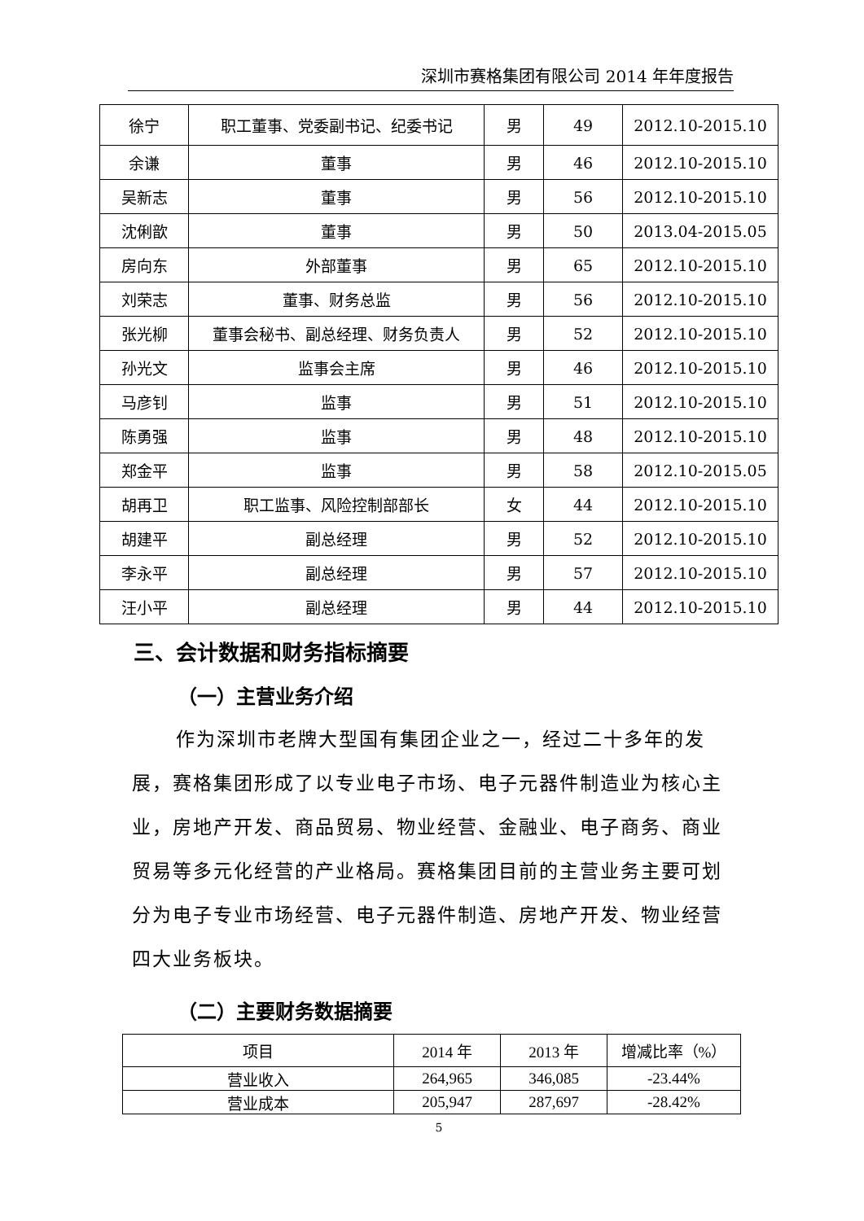深圳市赛格集团有限公司 2014 年年度报告
| 徐宁 | 职工董事、党委副书记、纪委书记 | 男 | 49 | 2012.10-2015.10 |
| 余谦 | 董事 | 男 | 46 | 2012.10-2015.10 |
| 吴新志 | 董事 | 男 | 56 | 2012.10-2015.10 |
| 沈俐歆 | 董事 | 男 | 50 | 2013.04-2015.05 |
| 房向东 | 外部董事 | 男 | 65 | 2012.10-2015.10 |
| 刘荣志 | 董事、财务总监 | 男 | 56 | 2012.10-2015.10 |
| 张光柳 | 董事会秘书、副总经理、财务负责人 | 男 | 52 | 2012.10-2015.10 |
| 孙光文 | 监事会主席 | 男 | 46 | 2012.10-2015.10 |
| 马彦钊 | 监事 | 男 | 51 | 2012.10-2015.10 |
| 陈勇强 | 监事 | 男 | 48 | 2012.10-2015.10 |
| 郑金平 | 监事 | 男 | 58 | 2012.10-2015.05 |
| 胡再卫 | 职工监事、风险控制部部长 | 女 | 44 | 2012.10-2015.10 |
| 胡建平 | 副总经理 | 男 | 52 | 2012.10-2015.10 |
| 李永平 | 副总经理 | 男 | 57 | 2012.10-2015.10 |
| 汪小平 | 副总经理 | 男 | 44 | 2012.10-2015.10 |
三、会计数据和财务指标摘要
（一）主营业务介绍
作为深圳市老牌大型国有集团企业之一，经过二十多年的发展，赛格集团形成了以专业电子市场、电子元器件制造业为核心主业，房地产开发、商品贸易、物业经营、金融业、电子商务、商业贸易等多元化经营的产业格局。赛格集团目前的主营业务主要可划分为电子专业市场经营、电子元器件制造、房地产开发、物业经营四大业务板块。
（二）主要财务数据摘要
| 项目 | 2014 年 | 2013 年 | 增减比率（%） |
| 营业收入 | 264,965 | 346,085 | -23.44% |
| 营业成本 | 205,947 | 287,697 | -28.42% |
5